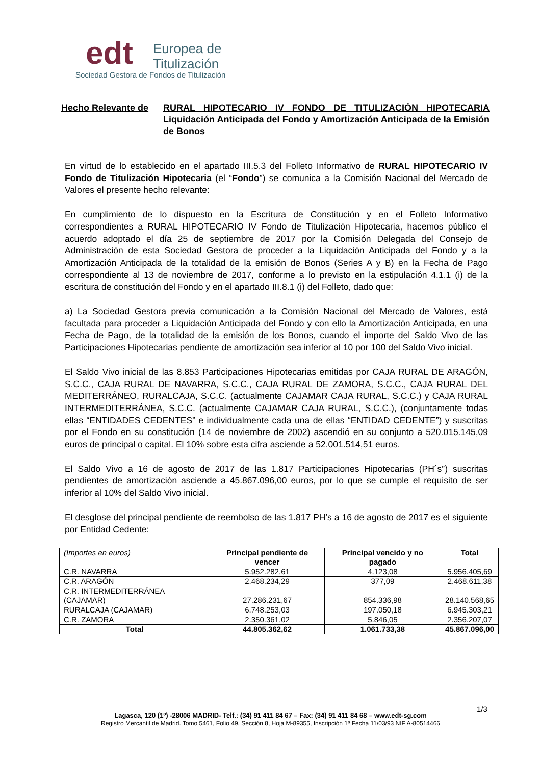edt
Europea de
Titulización
Sociedad Gestora de Fondos de Titulización
Hecho Relevante de RURAL HIPOTECARIO IV FONDO DE TITULIZACIÓN HIPOTECARIA Liquidación Anticipada del Fondo y Amortización Anticipada de la Emisión de Bonos
En virtud de lo establecido en el apartado III.5.3 del Folleto Informativo de RURAL HIPOTECARIO IV Fondo de Titulización Hipotecaria (el “Fondo”) se comunica a la Comisión Nacional del Mercado de Valores el presente hecho relevante:
En cumplimiento de lo dispuesto en la Escritura de Constitución y en el Folleto Informativo correspondientes a RURAL HIPOTECARIO IV Fondo de Titulización Hipotecaria, hacemos público el acuerdo adoptado el día 25 de septiembre de 2017 por la Comisión Delegada del Consejo de Administración de esta Sociedad Gestora de proceder a la Liquidación Anticipada del Fondo y a la Amortización Anticipada de la totalidad de la emisión de Bonos (Series A y B) en la Fecha de Pago correspondiente al 13 de noviembre de 2017, conforme a lo previsto en la estipulación 4.1.1 (i) de la escritura de constitución del Fondo y en el apartado III.8.1 (i) del Folleto, dado que:
a) La Sociedad Gestora previa comunicación a la Comisión Nacional del Mercado de Valores, está facultada para proceder a Liquidación Anticipada del Fondo y con ello la Amortización Anticipada, en una Fecha de Pago, de la totalidad de la emisión de los Bonos, cuando el importe del Saldo Vivo de las Participaciones Hipotecarias pendiente de amortización sea inferior al 10 por 100 del Saldo Vivo inicial.
El Saldo Vivo inicial de las 8.853 Participaciones Hipotecarias emitidas por CAJA RURAL DE ARAGÓN, S.C.C., CAJA RURAL DE NAVARRA, S.C.C., CAJA RURAL DE ZAMORA, S.C.C., CAJA RURAL DEL MEDITERRÁNEO, RURALCAJA, S.C.C. (actualmente CAJAMAR CAJA RURAL, S.C.C.) y CAJA RURAL INTERMEDITERRÁNEA, S.C.C. (actualmente CAJAMAR CAJA RURAL, S.C.C.), (conjuntamente todas ellas “ENTIDADES CEDENTES” e individualmente cada una de ellas “ENTIDAD CEDENTE”) y suscritas por el Fondo en su constitución (14 de noviembre de 2002) ascendió en su conjunto a 520.015.145,09 euros de principal o capital. El 10% sobre esta cifra asciende a 52.001.514,51 euros.
El Saldo Vivo a 16 de agosto de 2017 de las 1.817 Participaciones Hipotecarias (PH´s”) suscritas pendientes de amortización asciende a 45.867.096,00 euros, por lo que se cumple el requisito de ser inferior al 10% del Saldo Vivo inicial.
El desglose del principal pendiente de reembolso de las 1.817 PH’s a 16 de agosto de 2017 es el siguiente por Entidad Cedente:
| (Importes en euros) | Principal pendiente de vencer | Principal vencido y no pagado | Total |
| C.R. NAVARRA | 5.952.282,61 | 4.123,08 | 5.956.405,69 |
| C.R. ARAGÓN | 2.468.234,29 | 377,09 | 2.468.611,38 |
| C.R. INTERMEDITERRÁNEA (CAJAMAR) | 27.286.231,67 | 854.336,98 | 28.140.568,65 |
| RURALCAJA (CAJAMAR) | 6.748.253,03 | 197.050,18 | 6.945.303,21 |
| C.R. ZAMORA | 2.350.361,02 | 5.846,05 | 2.356.207,07 |
| Total | 44.805.362,62 | 1.061.733,38 | 45.867.096,00 |
1/3
Lagasca, 120 (1º) -28006 MADRID- Telf.: (34) 91 411 84 67 – Fax: (34) 91 411 84 68 – www.edt-sg.com
Registro Mercantil de Madrid. Tomo 5461, Folio 49, Sección 8, Hoja M-89355, Inscripción 1ª Fecha 11/03/93 NIF A-80514466